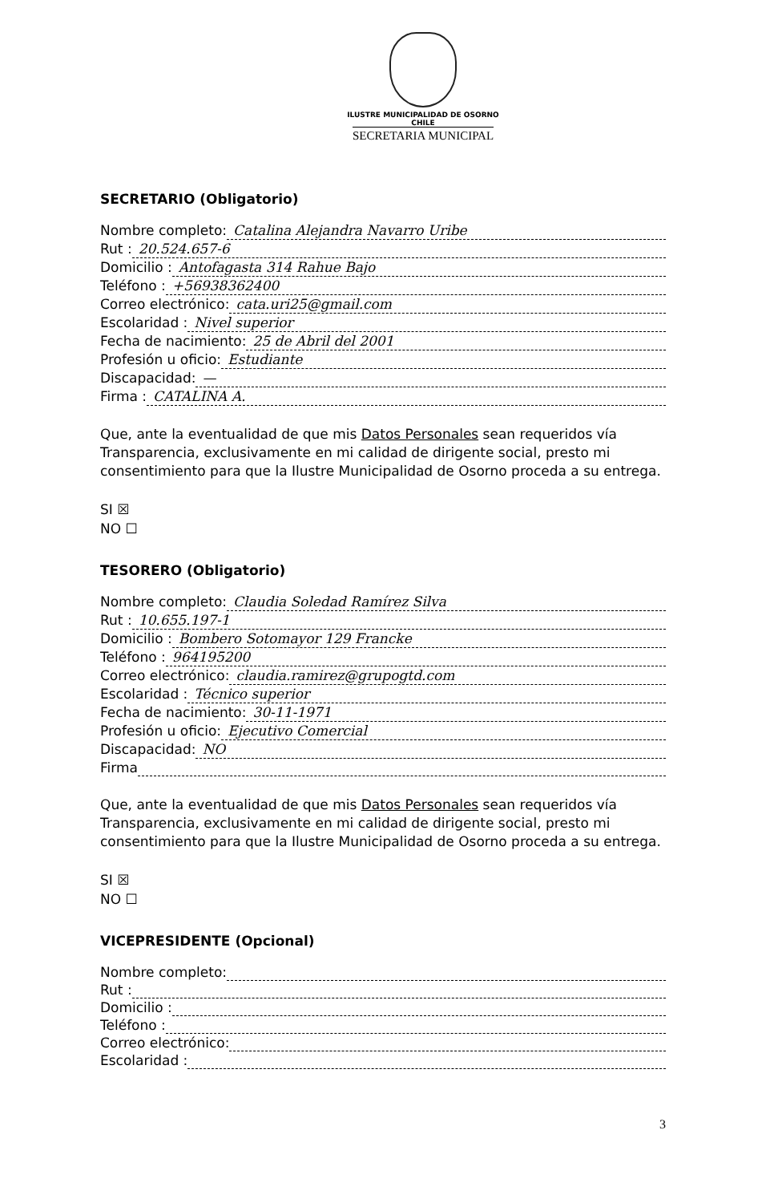ILUSTRE MUNICIPALIDAD DE OSORNO
CHILE
SECRETARIA MUNICIPAL
SECRETARIO (Obligatorio)
Nombre completo: Catalina Alejandra Navarro Uribe
Rut : 20.524.657-6
Domicilio : Antofagasta 314 Rahue Bajo
Teléfono : +56938362400
Correo electrónico: cata.uri25@gmail.com
Escolaridad : Nivel superior
Fecha de nacimiento: 25 de Abril del 2001
Profesión u oficio: Estudiante
Discapacidad: —
Firma : CATALINA A.
Que, ante la eventualidad de que mis Datos Personales sean requeridos vía Transparencia, exclusivamente en mi calidad de dirigente social, presto mi consentimiento para que la Ilustre Municipalidad de Osorno proceda a su entrega.
SI ☒
NO ☐
TESORERO (Obligatorio)
Nombre completo: Claudia Soledad Ramírez Silva
Rut : 10.655.197-1
Domicilio : Bombero Sotomayor 129 Francke
Teléfono : 964195200
Correo electrónico: claudia.ramirez@grupogtd.com
Escolaridad : Técnico superior
Fecha de nacimiento: 30-11-1971
Profesión u oficio: Ejecutivo Comercial
Discapacidad: NO
Firma
Que, ante la eventualidad de que mis Datos Personales sean requeridos vía Transparencia, exclusivamente en mi calidad de dirigente social, presto mi consentimiento para que la Ilustre Municipalidad de Osorno proceda a su entrega.
SI ☒
NO ☐
VICEPRESIDENTE (Opcional)
Nombre completo:
Rut :
Domicilio :
Teléfono :
Correo electrónico:
Escolaridad :
3